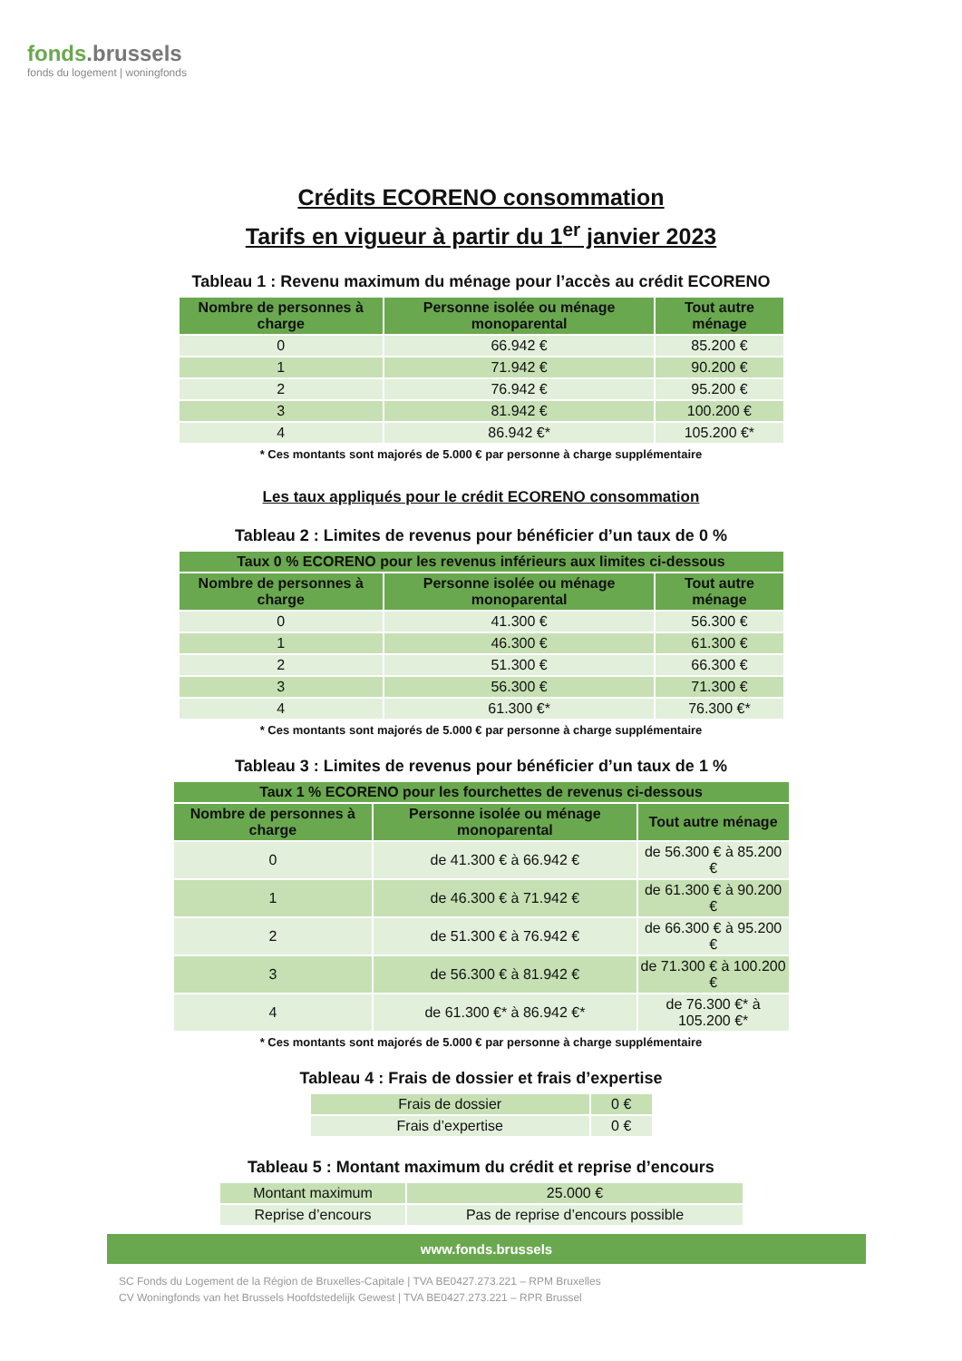fonds.brussels
fonds du logement | woningfonds
Crédits ECORENO consommation
Tarifs en vigueur à partir du 1<sup>er</sup> janvier 2023
Tableau 1 : Revenu maximum du ménage pour l’accès au crédit ECORENO
| Nombre de personnes à charge | Personne isolée ou ménage monoparental | Tout autre ménage |
| --- | --- | --- |
| 0 | 66.942 € | 85.200 € |
| 1 | 71.942 € | 90.200 € |
| 2 | 76.942 € | 95.200 € |
| 3 | 81.942 € | 100.200 € |
| 4 | 86.942 €* | 105.200 €* |
* Ces montants sont majorés de 5.000 € par personne à charge supplémentaire
Les taux appliqués pour le crédit ECORENO consommation
Tableau 2 : Limites de revenus pour bénéficier d’un taux de 0 %
| Taux 0 % ECORENO pour les revenus inférieurs aux limites ci-dessous | | |
| --- | --- | --- |
| Nombre de personnes à charge | Personne isolée ou ménage monoparental | Tout autre ménage |
| 0 | 41.300 € | 56.300 € |
| 1 | 46.300 € | 61.300 € |
| 2 | 51.300 € | 66.300 € |
| 3 | 56.300 € | 71.300 € |
| 4 | 61.300 €* | 76.300 €* |
* Ces montants sont majorés de 5.000 € par personne à charge supplémentaire
Tableau 3 : Limites de revenus pour bénéficier d’un taux de 1 %
| Taux 1 % ECORENO pour les fourchettes de revenus ci-dessous | | |
| --- | --- | --- |
| Nombre de personnes à charge | Personne isolée ou ménage monoparental | Tout autre ménage |
| 0 | de 41.300 € à 66.942 € | de 56.300 € à 85.200 € |
| 1 | de 46.300 € à 71.942 € | de 61.300 € à 90.200 € |
| 2 | de 51.300 € à 76.942 € | de 66.300 € à 95.200 € |
| 3 | de 56.300 € à 81.942 € | de 71.300 € à 100.200 € |
| 4 | de 61.300 €* à 86.942 €* | de 76.300 €* à 105.200 €* |
* Ces montants sont majorés de 5.000 € par personne à charge supplémentaire
Tableau 4 : Frais de dossier et frais d’expertise
| Frais de dossier | 0 € |
| Frais d’expertise | 0 € |
Tableau 5 : Montant maximum du crédit et reprise d’encours
| Montant maximum | 25.000 € |
| Reprise d’encours | Pas de reprise d’encours possible |
www.fonds.brussels
SC Fonds du Logement de la Région de Bruxelles-Capitale | TVA BE0427.273.221 – RPM Bruxelles
CV Woningfonds van het Brussels Hoofdstedelijk Gewest | TVA BE0427.273.221 – RPR Brussel